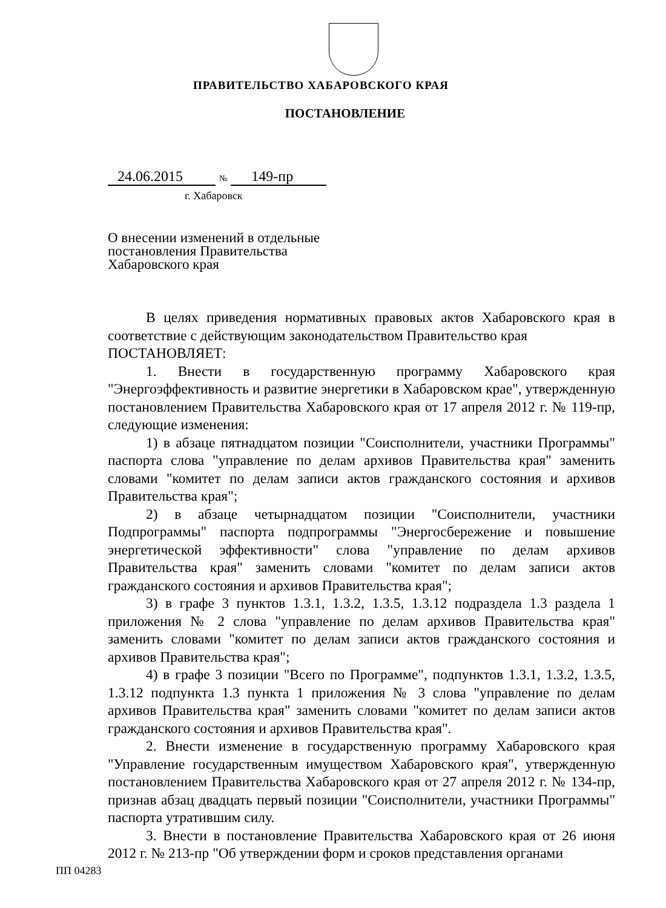ПРАВИТЕЛЬСТВО ХАБАРОВСКОГО КРАЯ
ПОСТАНОВЛЕНИЕ
24.06.2015 № 149-пр
г. Хабаровск
О внесении изменений в отдельные постановления Правительства Хабаровского края
В целях приведения нормативных правовых актов Хабаровского края в соответствие с действующим законодательством Правительство края
ПОСТАНОВЛЯЕТ:
1. Внести в государственную программу Хабаровского края "Энергоэффективность и развитие энергетики в Хабаровском крае", утвержденную постановлением Правительства Хабаровского края от 17 апреля 2012 г. № 119-пр, следующие изменения:
1) в абзаце пятнадцатом позиции "Соисполнители, участники Программы" паспорта слова "управление по делам архивов Правительства края" заменить словами "комитет по делам записи актов гражданского состояния и архивов Правительства края";
2) в абзаце четырнадцатом позиции "Соисполнители, участники Подпрограммы" паспорта подпрограммы "Энергосбережение и повышение энергетической эффективности" слова "управление по делам архивов Правительства края" заменить словами "комитет по делам записи актов гражданского состояния и архивов Правительства края";
3) в графе 3 пунктов 1.3.1, 1.3.2, 1.3.5, 1.3.12 подраздела 1.3 раздела 1 приложения № 2 слова "управление по делам архивов Правительства края" заменить словами "комитет по делам записи актов гражданского состояния и архивов Правительства края";
4) в графе 3 позиции "Всего по Программе", подпунктов 1.3.1, 1.3.2, 1.3.5, 1.3.12 подпункта 1.3 пункта 1 приложения № 3 слова "управление по делам архивов Правительства края" заменить словами "комитет по делам записи актов гражданского состояния и архивов Правительства края".
2. Внести изменение в государственную программу Хабаровского края "Управление государственным имуществом Хабаровского края", утвержденную постановлением Правительства Хабаровского края от 27 апреля 2012 г. № 134-пр, признав абзац двадцать первый позиции "Соисполнители, участники Программы" паспорта утратившим силу.
3. Внести в постановление Правительства Хабаровского края от 26 июня 2012 г. № 213-пр "Об утверждении форм и сроков представления органами
ПП 04283